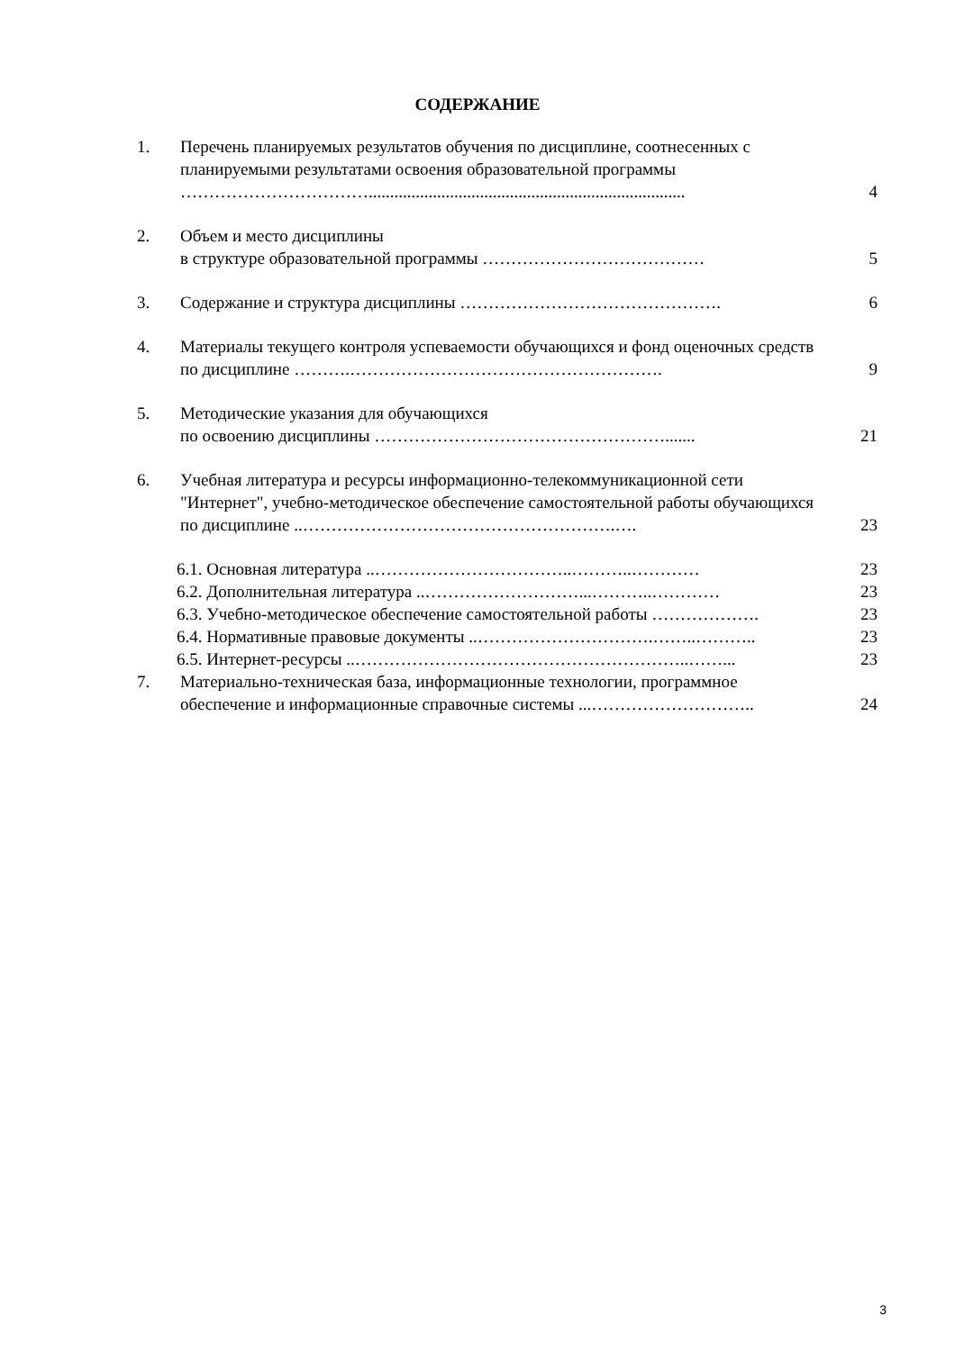СОДЕРЖАНИЕ
1. Перечень планируемых результатов обучения по дисциплине, соотнесенных с планируемыми результатами освоения образовательной программы
……………………………..........................................................................
4
2. Объем и место дисциплины
в структуре образовательной программы …………………………………
5
3. Содержание и структура дисциплины ……………………………………….
6
4. Материалы текущего контроля успеваемости обучающихся и фонд оценочных средств по дисциплине ……….……………………………………………….
9
5. Методические указания для обучающихся
по освоению дисциплины …………………………………………….......
21
6. Учебная литература и ресурсы информационно-телекоммуникационной сети "Интернет", учебно-методическое обеспечение самостоятельной работы обучающихся по дисциплине ..……………………………………………….….
23
6.1. Основная литература ..……………………………..………..…………
23
6.2. Дополнительная литература ..………………………...………..…………
23
6.3. Учебно-методическое обеспечение самостоятельной работы ……………….
23
6.4. Нормативные правовые документы ..………………………….……..………..
23
6.5. Интернет-ресурсы ..…………………………………………………..……...
23
7. Материально-техническая база, информационные технологии, программное обеспечение и информационные справочные системы ...………………………..
24
3